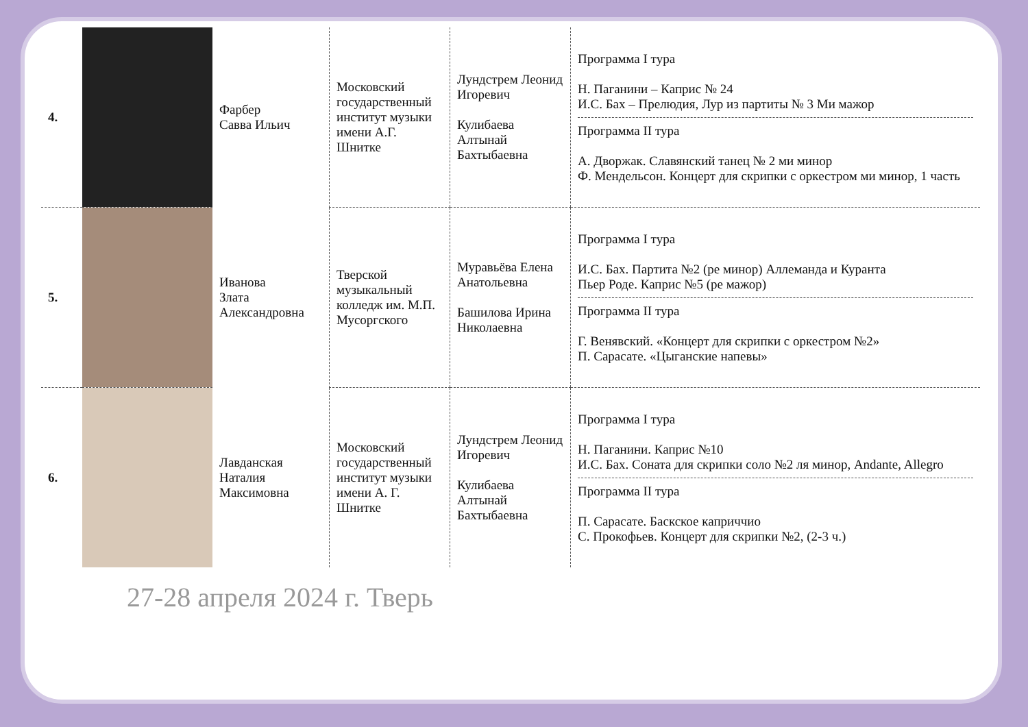| 4. | | Фарбер Савва Ильич | Московский государственный институт музыки имени А.Г. Шнитке | Лундстрем Леонид Игоревич Кулибаева Алтынай Бахтыбаевна | Программа I тура Н. Паганини – Каприс № 24 И.С. Бах – Прелюдия, Лур из партиты № 3 Ми мажор Программа II тура А. Дворжак. Славянский танец № 2 ми минор Ф. Мендельсон. Концерт для скрипки с оркестром ми минор, 1 часть |
| 5. | | Иванова Злата Александровна | Тверской музыкальный колледж им. М.П. Мусоргского | Муравьёва Елена Анатольевна Башилова Ирина Николаевна | Программа I тура И.С. Бах. Партита №2 (ре минор) Аллеманда и Куранта Пьер Роде. Каприс №5 (ре мажор) Программа II тура Г. Венявский. «Концерт для скрипки с оркестром №2» П. Сарасате. «Цыганские напевы» |
| 6. | | Лавданская Наталия Максимовна | Московский государственный институт музыки имени А. Г. Шнитке | Лундстрем Леонид Игоревич Кулибаева Алтынай Бахтыбаевна | Программа I тура Н. Паганини. Каприс №10 И.С. Бах. Соната для скрипки соло №2 ля минор, Andante, Allegro Программа II тура П. Сарасате. Баскское каприччио С. Прокофьев. Концерт для скрипки №2, (2-3 ч.) |
27-28 апреля 2024 г. Тверь